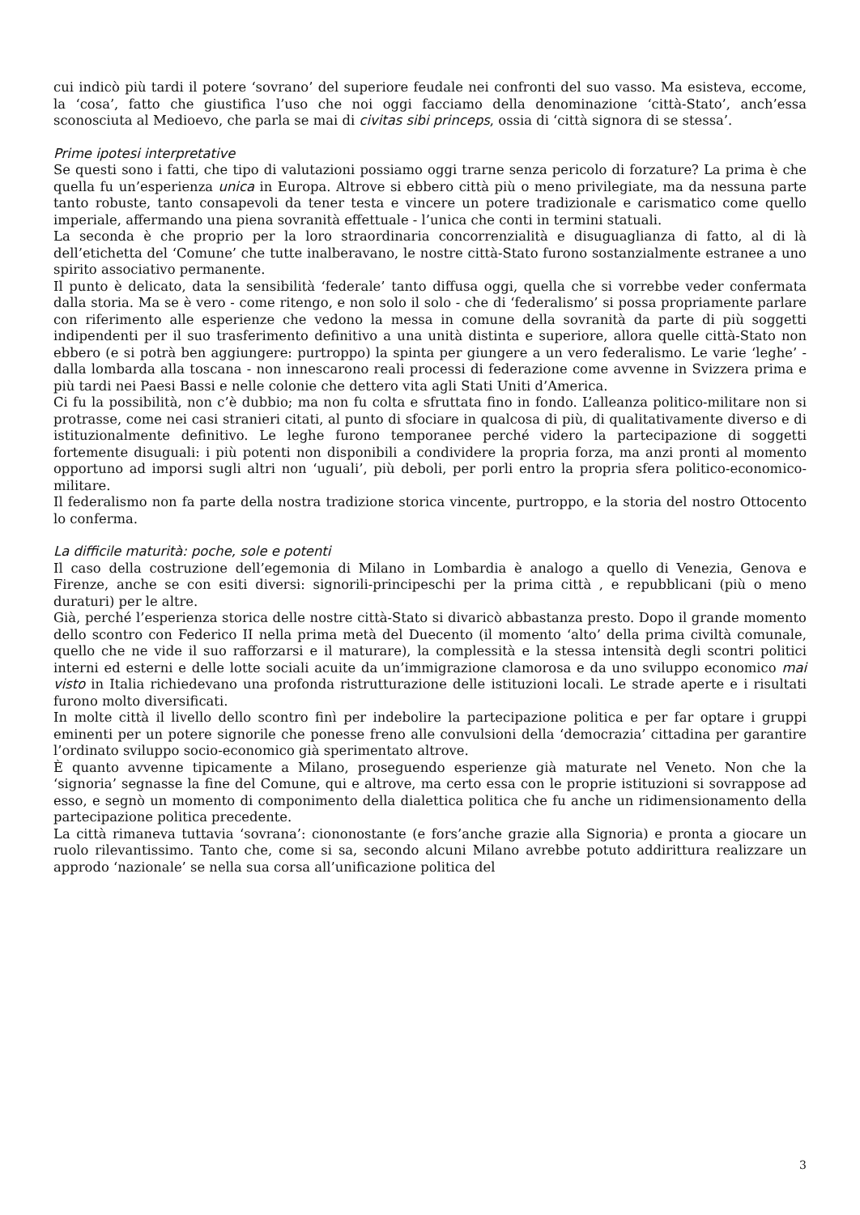cui indicò più tardi il potere ‘sovrano’ del superiore feudale nei confronti del suo vasso. Ma esisteva, eccome, la ‘cosa’, fatto che giustifica l’uso che noi oggi facciamo della denominazione ‘città-Stato’, anch’essa sconosciuta al Medioevo, che parla se mai di civitas sibi princeps, ossia di ‘città signora di se stessa’.
Prime ipotesi interpretative
Se questi sono i fatti, che tipo di valutazioni possiamo oggi trarne senza pericolo di forzature? La prima è che quella fu un’esperienza unica in Europa. Altrove si ebbero città più o meno privilegiate, ma da nessuna parte tanto robuste, tanto consapevoli da tener testa e vincere un potere tradizionale e carismatico come quello imperiale, affermando una piena sovranità effettuale - l’unica che conti in termini statuali.
La seconda è che proprio per la loro straordinaria concorrenzialità e disuguaglianza di fatto, al di là dell’etichetta del ‘Comune’ che tutte inalberavano, le nostre città-Stato furono sostanzialmente estranee a uno spirito associativo permanente.
Il punto è delicato, data la sensibilità ‘federale’ tanto diffusa oggi, quella che si vorrebbe veder confermata dalla storia. Ma se è vero - come ritengo, e non solo il solo - che di ‘federalismo’ si possa propriamente parlare con riferimento alle esperienze che vedono la messa in comune della sovranità da parte di più soggetti indipendenti per il suo trasferimento definitivo a una unità distinta e superiore, allora quelle città-Stato non ebbero (e si potrà ben aggiungere: purtroppo) la spinta per giungere a un vero federalismo. Le varie ‘leghe’ - dalla lombarda alla toscana - non innescarono reali processi di federazione come avvenne in Svizzera prima e più tardi nei Paesi Bassi e nelle colonie che dettero vita agli Stati Uniti d’America.
Ci fu la possibilità, non c’è dubbio; ma non fu colta e sfruttata fino in fondo. L’alleanza politico-militare non si protrasse, come nei casi stranieri citati, al punto di sfociare in qualcosa di più, di qualitativamente diverso e di istituzionalmente definitivo. Le leghe furono temporanee perché videro la partecipazione di soggetti fortemente disuguali: i più potenti non disponibili a condividere la propria forza, ma anzi pronti al momento opportuno ad imporsi sugli altri non ‘uguali’, più deboli, per porli entro la propria sfera politico-economico-militare.
Il federalismo non fa parte della nostra tradizione storica vincente, purtroppo, e la storia del nostro Ottocento lo conferma.
La difficile maturità: poche, sole e potenti
Il caso della costruzione dell’egemonia di Milano in Lombardia è analogo a quello di Venezia, Genova e Firenze, anche se con esiti diversi: signorili-principeschi per la prima città , e repubblicani (più o meno duraturi) per le altre.
Già, perché l’esperienza storica delle nostre città-Stato si divaricò abbastanza presto. Dopo il grande momento dello scontro con Federico II nella prima metà del Duecento (il momento ‘alto’ della prima civiltà comunale, quello che ne vide il suo rafforzarsi e il maturare), la complessità e la stessa intensità degli scontri politici interni ed esterni e delle lotte sociali acuite da un’immigrazione clamorosa e da uno sviluppo economico mai visto in Italia richiedevano una profonda ristrutturazione delle istituzioni locali. Le strade aperte e i risultati furono molto diversificati.
In molte città il livello dello scontro finì per indebolire la partecipazione politica e per far optare i gruppi eminenti per un potere signorile che ponesse freno alle convulsioni della ‘democrazia’ cittadina per garantire l’ordinato sviluppo socio-economico già sperimentato altrove.
È quanto avvenne tipicamente a Milano, proseguendo esperienze già maturate nel Veneto. Non che la ‘signoria’ segnasse la fine del Comune, qui e altrove, ma certo essa con le proprie istituzioni si sovrappose ad esso, e segnò un momento di componimento della dialettica politica che fu anche un ridimensionamento della partecipazione politica precedente.
La città rimaneva tuttavia ‘sovrana’: ciononostante (e fors’anche grazie alla Signoria) e pronta a giocare un ruolo rilevantissimo. Tanto che, come si sa, secondo alcuni Milano avrebbe potuto addirittura realizzare un approdo ‘nazionale’ se nella sua corsa all’unificazione politica del
3